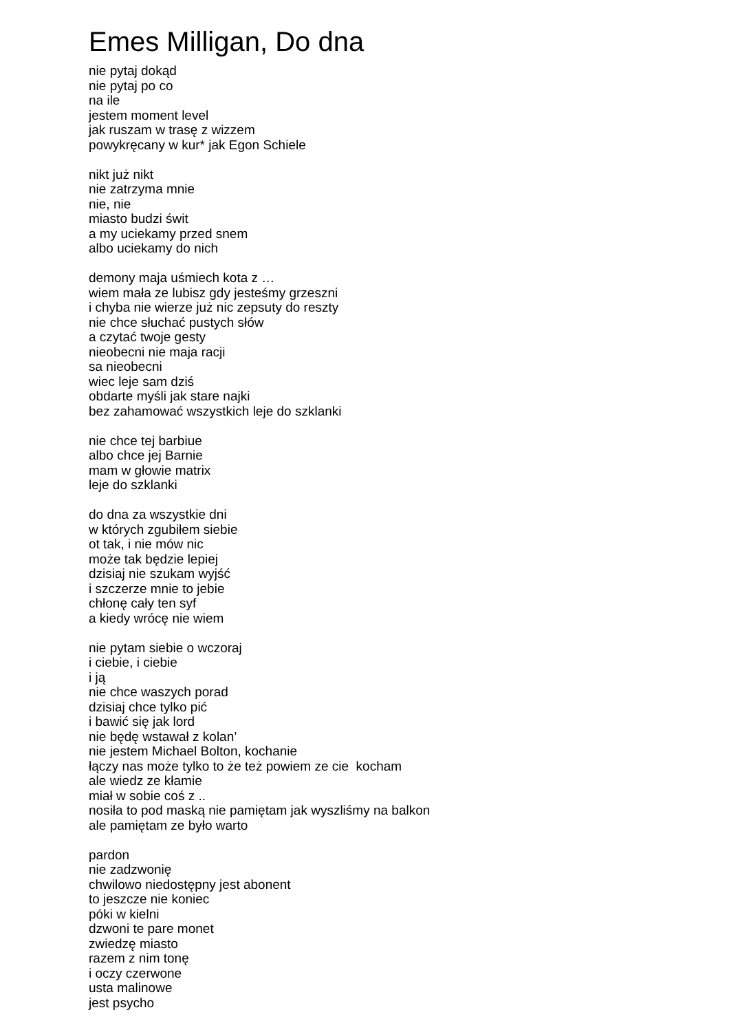Emes Milligan, Do dna
nie pytaj dokąd
nie pytaj po co
na ile
jestem moment level
jak ruszam w trasę z wizzem
powykręcany w kur* jak Egon Schiele
nikt już nikt
nie zatrzyma mnie
nie, nie
miasto budzi świt
a my uciekamy przed snem
albo uciekamy do nich
demony maja uśmiech kota z …
wiem mała ze lubisz gdy jesteśmy grzeszni
i chyba nie wierze już nic zepsuty do reszty
nie chce słuchać pustych słów
a czytać twoje gesty
nieobecni nie maja racji
sa nieobecni
wiec leje sam dziś
obdarte myśli jak stare najki
bez zahamować wszystkich leje do szklanki
nie chce tej barbiue
albo chce jej Barnie
mam w głowie matrix
leje do szklanki
do dna za wszystkie dni
w których zgubiłem siebie
ot tak, i nie mów nic
może tak będzie lepiej
dzisiaj nie szukam wyjść
i szczerze mnie to jebie
chłonę cały ten syf
a kiedy wrócę nie wiem
nie pytam siebie o wczoraj
i ciebie, i ciebie
i ją
nie chce waszych porad
dzisiaj chce tylko pić
i bawić się jak lord
nie będę wstawał z kolan’
nie jestem Michael Bolton, kochanie
łączy nas może tylko to że też powiem ze cie kocham
ale wiedz ze kłamie
miał w sobie coś z ..
nosiła to pod maską nie pamiętam jak wyszliśmy na balkon
ale pamiętam ze było warto
pardon
nie zadzwonię
chwilowo niedostępny jest abonent
to jeszcze nie koniec
póki w kielni
dzwoni te pare monet
zwiedzę miasto
razem z nim tonę
i oczy czerwone
usta malinowe
jest psycho